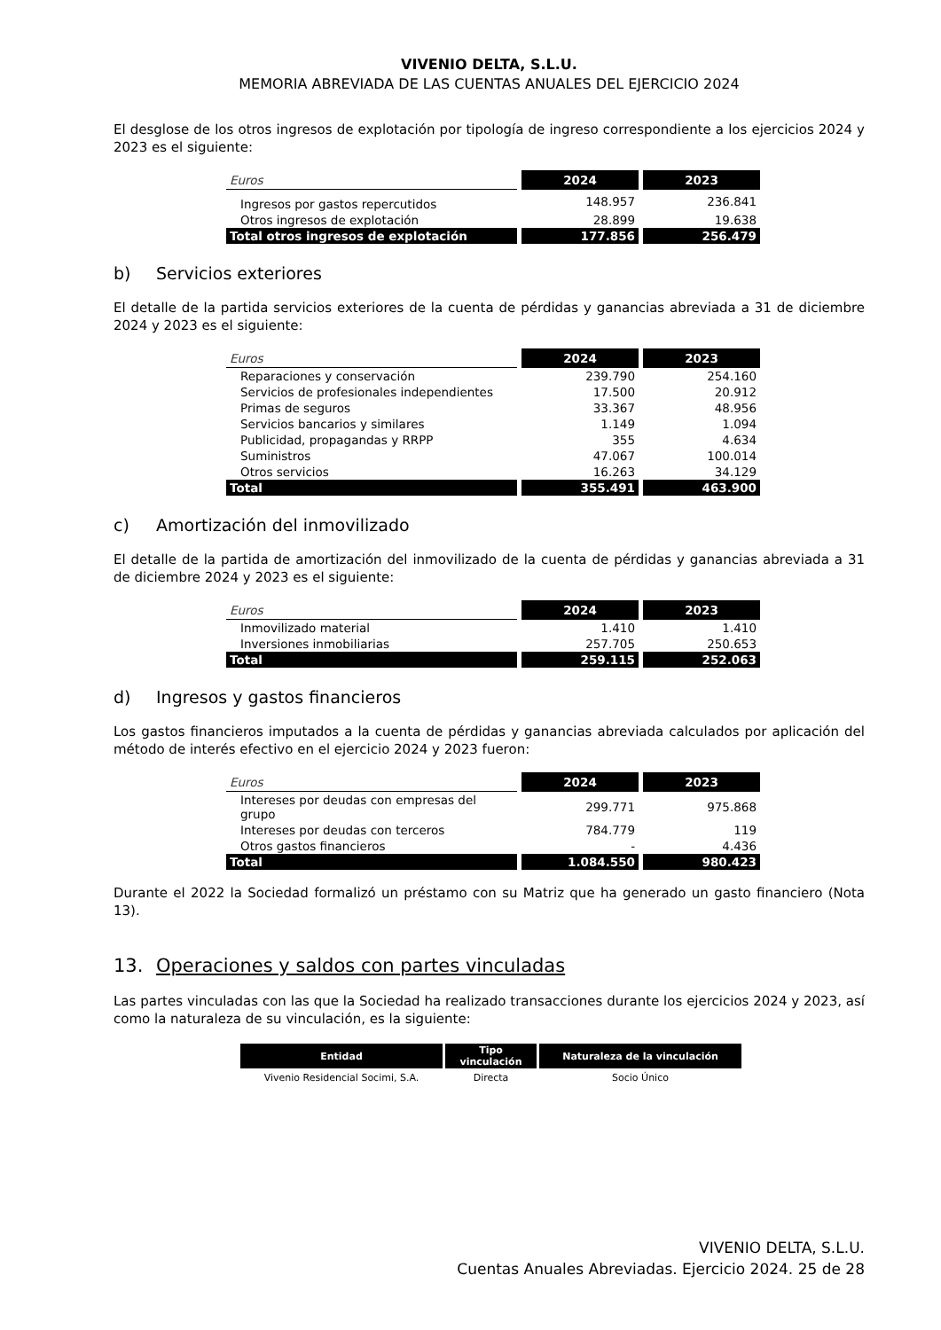VIVENIO DELTA, S.L.U.
MEMORIA ABREVIADA DE LAS CUENTAS ANUALES DEL EJERCICIO 2024
El desglose de los otros ingresos de explotación por tipología de ingreso correspondiente a los ejercicios 2024 y 2023 es el siguiente:
| Euros | 2024 | 2023 |
| Ingresos por gastos repercutidos | 148.957 | 236.841 |
| Otros ingresos de explotación | 28.899 | 19.638 |
| Total otros ingresos de explotación | 177.856 | 256.479 |
b) Servicios exteriores
El detalle de la partida servicios exteriores de la cuenta de pérdidas y ganancias abreviada a 31 de diciembre 2024 y 2023 es el siguiente:
| Euros | 2024 | 2023 |
| Reparaciones y conservación | 239.790 | 254.160 |
| Servicios de profesionales independientes | 17.500 | 20.912 |
| Primas de seguros | 33.367 | 48.956 |
| Servicios bancarios y similares | 1.149 | 1.094 |
| Publicidad, propagandas y RRPP | 355 | 4.634 |
| Suministros | 47.067 | 100.014 |
| Otros servicios | 16.263 | 34.129 |
| Total | 355.491 | 463.900 |
c) Amortización del inmovilizado
El detalle de la partida de amortización del inmovilizado de la cuenta de pérdidas y ganancias abreviada a 31 de diciembre 2024 y 2023 es el siguiente:
| Euros | 2024 | 2023 |
| Inmovilizado material | 1.410 | 1.410 |
| Inversiones inmobiliarias | 257.705 | 250.653 |
| Total | 259.115 | 252.063 |
d) Ingresos y gastos financieros
Los gastos financieros imputados a la cuenta de pérdidas y ganancias abreviada calculados por aplicación del método de interés efectivo en el ejercicio 2024 y 2023 fueron:
| Euros | 2024 | 2023 |
| Intereses por deudas con empresas del grupo | 299.771 | 975.868 |
| Intereses por deudas con terceros | 784.779 | 119 |
| Otros gastos financieros | - | 4.436 |
| Total | 1.084.550 | 980.423 |
Durante el 2022 la Sociedad formalizó un préstamo con su Matriz que ha generado un gasto financiero (Nota 13).
13. Operaciones y saldos con partes vinculadas
Las partes vinculadas con las que la Sociedad ha realizado transacciones durante los ejercicios 2024 y 2023, así como la naturaleza de su vinculación, es la siguiente:
| Entidad | Tipo vinculación | Naturaleza de la vinculación |
| --- | --- | --- |
| Vivenio Residencial Socimi, S.A. | Directa | Socio Único |
VIVENIO DELTA, S.L.U.
Cuentas Anuales Abreviadas. Ejercicio 2024. 25 de 28